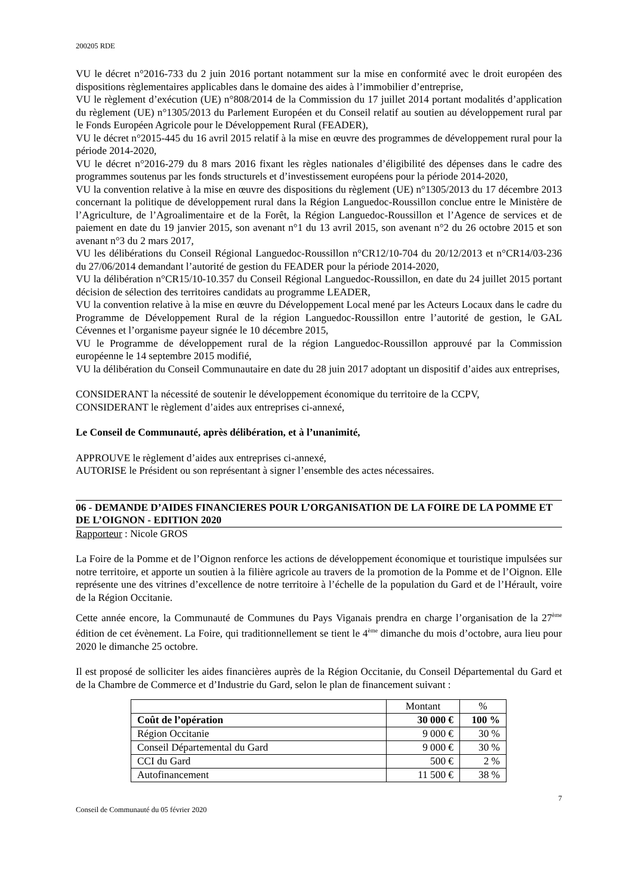200205 RDE
VU le décret n°2016-733 du 2 juin 2016 portant notamment sur la mise en conformité avec le droit européen des dispositions règlementaires applicables dans le domaine des aides à l’immobilier d’entreprise,
VU le règlement d’exécution (UE) n°808/2014 de la Commission du 17 juillet 2014 portant modalités d’application du règlement (UE) n°1305/2013 du Parlement Européen et du Conseil relatif au soutien au développement rural par le Fonds Européen Agricole pour le Développement Rural (FEADER),
VU le décret n°2015-445 du 16 avril 2015 relatif à la mise en œuvre des programmes de développement rural pour la période 2014-2020,
VU le décret n°2016-279 du 8 mars 2016 fixant les règles nationales d’éligibilité des dépenses dans le cadre des programmes soutenus par les fonds structurels et d’investissement européens pour la période 2014-2020,
VU la convention relative à la mise en œuvre des dispositions du règlement (UE) n°1305/2013 du 17 décembre 2013 concernant la politique de développement rural dans la Région Languedoc-Roussillon conclue entre le Ministère de l’Agriculture, de l’Agroalimentaire et de la Forêt, la Région Languedoc-Roussillon et l’Agence de services et de paiement en date du 19 janvier 2015, son avenant n°1 du 13 avril 2015, son avenant n°2 du 26 octobre 2015 et son avenant n°3 du 2 mars 2017,
VU les délibérations du Conseil Régional Languedoc-Roussillon n°CR12/10-704 du 20/12/2013 et n°CR14/03-236 du 27/06/2014 demandant l’autorité de gestion du FEADER pour la période 2014-2020,
VU la délibération n°CR15/10-10.357 du Conseil Régional Languedoc-Roussillon, en date du 24 juillet 2015 portant décision de sélection des territoires candidats au programme LEADER,
VU la convention relative à la mise en œuvre du Développement Local mené par les Acteurs Locaux dans le cadre du Programme de Développement Rural de la région Languedoc-Roussillon entre l’autorité de gestion, le GAL Cévennes et l’organisme payeur signée le 10 décembre 2015,
VU le Programme de développement rural de la région Languedoc-Roussillon approuvé par la Commission européenne le 14 septembre 2015 modifié,
VU la délibération du Conseil Communautaire en date du 28 juin 2017 adoptant un dispositif d’aides aux entreprises,
CONSIDERANT la nécessité de soutenir le développement économique du territoire de la CCPV,
CONSIDERANT le règlement d’aides aux entreprises ci-annexé,
Le Conseil de Communauté, après délibération, et à l’unanimité,
APPROUVE le règlement d’aides aux entreprises ci-annexé,
AUTORISE le Président ou son représentant à signer l’ensemble des actes nécessaires.
06 - DEMANDE D’AIDES FINANCIERES POUR L’ORGANISATION DE LA FOIRE DE LA POMME ET DE L’OIGNON - EDITION 2020
Rapporteur : Nicole GROS
La Foire de la Pomme et de l’Oignon renforce les actions de développement économique et touristique impulsées sur notre territoire, et apporte un soutien à la filière agricole au travers de la promotion de la Pomme et de l’Oignon. Elle représente une des vitrines d’excellence de notre territoire à l’échelle de la population du Gard et de l’Hérault, voire de la Région Occitanie.
Cette année encore, la Communauté de Communes du Pays Viganais prendra en charge l’organisation de la 27<sup>ème</sup> édition de cet évènement. La Foire, qui traditionnellement se tient le 4<sup>ème</sup> dimanche du mois d’octobre, aura lieu pour 2020 le dimanche 25 octobre.
Il est proposé de solliciter les aides financières auprès de la Région Occitanie, du Conseil Départemental du Gard et de la Chambre de Commerce et d’Industrie du Gard, selon le plan de financement suivant :
| | Montant | % |
| --- | --- | --- |
| Coût de l’opération | 30 000 € | 100 % |
| Région Occitanie | 9 000 € | 30 % |
| Conseil Départemental du Gard | 9 000 € | 30 % |
| CCI du Gard | 500 € | 2 % |
| Autofinancement | 11 500 € | 38 % |
7
Conseil de Communauté du 05 février 2020